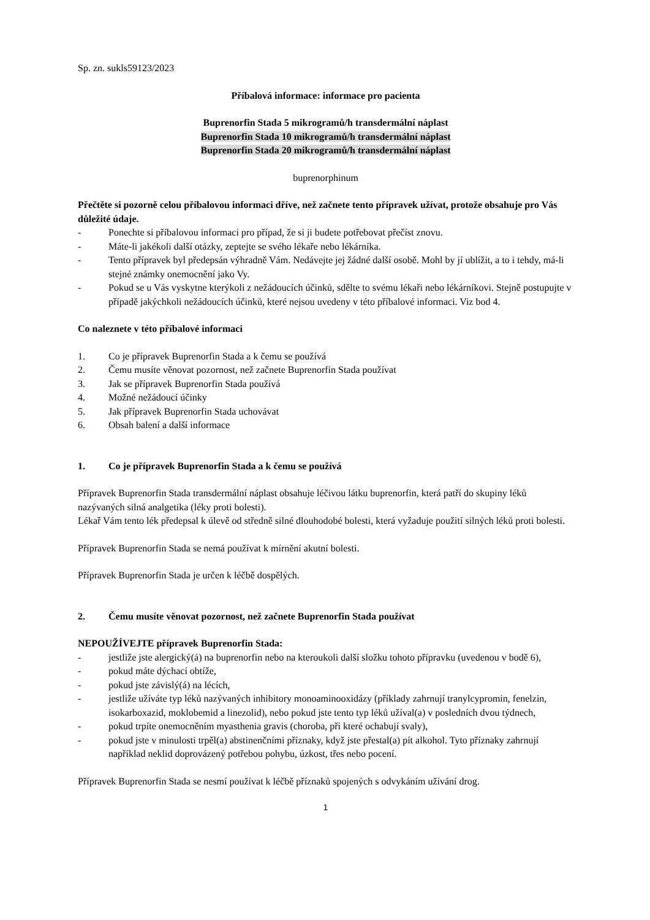Sp. zn. sukls59123/2023
Příbalová informace: informace pro pacienta
Buprenorfin Stada 5 mikrogramů/h transdermální náplast
Buprenorfin Stada 10 mikrogramů/h transdermální náplast
Buprenorfin Stada 20 mikrogramů/h transdermální náplast
buprenorphinum
Přečtěte si pozorně celou příbalovou informaci dříve, než začnete tento přípravek užívat, protože obsahuje pro Vás důležité údaje.
- Ponechte si příbalovou informaci pro případ, že si ji budete potřebovat přečíst znovu.
- Máte-li jakékoli další otázky, zeptejte se svého lékaře nebo lékárníka.
- Tento přípravek byl předepsán výhradně Vám. Nedávejte jej žádné další osobě. Mohl by jí ublížit, a to i tehdy, má-li stejné známky onemocnění jako Vy.
- Pokud se u Vás vyskytne kterýkoli z nežádoucích účinků, sdělte to svému lékaři nebo lékárníkovi. Stejně postupujte v případě jakýchkoli nežádoucích účinků, které nejsou uvedeny v této příbalové informaci. Viz bod 4.
Co naleznete v této příbalové informaci
1. Co je přípravek Buprenorfin Stada a k čemu se používá
2. Čemu musíte věnovat pozornost, než začnete Buprenorfin Stada používat
3. Jak se přípravek Buprenorfin Stada používá
4. Možné nežádoucí účinky
5. Jak přípravek Buprenorfin Stada uchovávat
6. Obsah balení a další informace
1. Co je přípravek Buprenorfin Stada a k čemu se používá
Přípravek Buprenorfin Stada transdermální náplast obsahuje léčivou látku buprenorfin, která patří do skupiny léků nazývaných silná analgetika (léky proti bolesti).
Lékař Vám tento lék předepsal k úlevě od středně silné dlouhodobé bolesti, která vyžaduje použití silných léků proti bolesti.
Přípravek Buprenorfin Stada se nemá používat k mírnění akutní bolesti.
Přípravek Buprenorfin Stada je určen k léčbě dospělých.
2. Čemu musíte věnovat pozornost, než začnete Buprenorfin Stada používat
NEPOUŽÍVEJTE přípravek Buprenorfin Stada:
- jestliže jste alergický(á) na buprenorfin nebo na kteroukoli další složku tohoto přípravku (uvedenou v bodě 6),
- pokud máte dýchací obtíže,
- pokud jste závislý(á) na lécích,
- jestliže užíváte typ léků nazývaných inhibitory monoaminooxidázy (příklady zahrnují tranylcypromin, fenelzin, isokarboxazid, moklobemid a linezolid), nebo pokud jste tento typ léků užíval(a) v posledních dvou týdnech,
- pokud trpíte onemocněním myasthenia gravis (choroba, při které ochabují svaly),
- pokud jste v minulosti trpěl(a) abstinenčními příznaky, když jste přestal(a) pít alkohol. Tyto příznaky zahrnují například neklid doprovázený potřebou pohybu, úzkost, třes nebo pocení.
Přípravek Buprenorfin Stada se nesmí používat k léčbě příznaků spojených s odvykáním užívání drog.
1